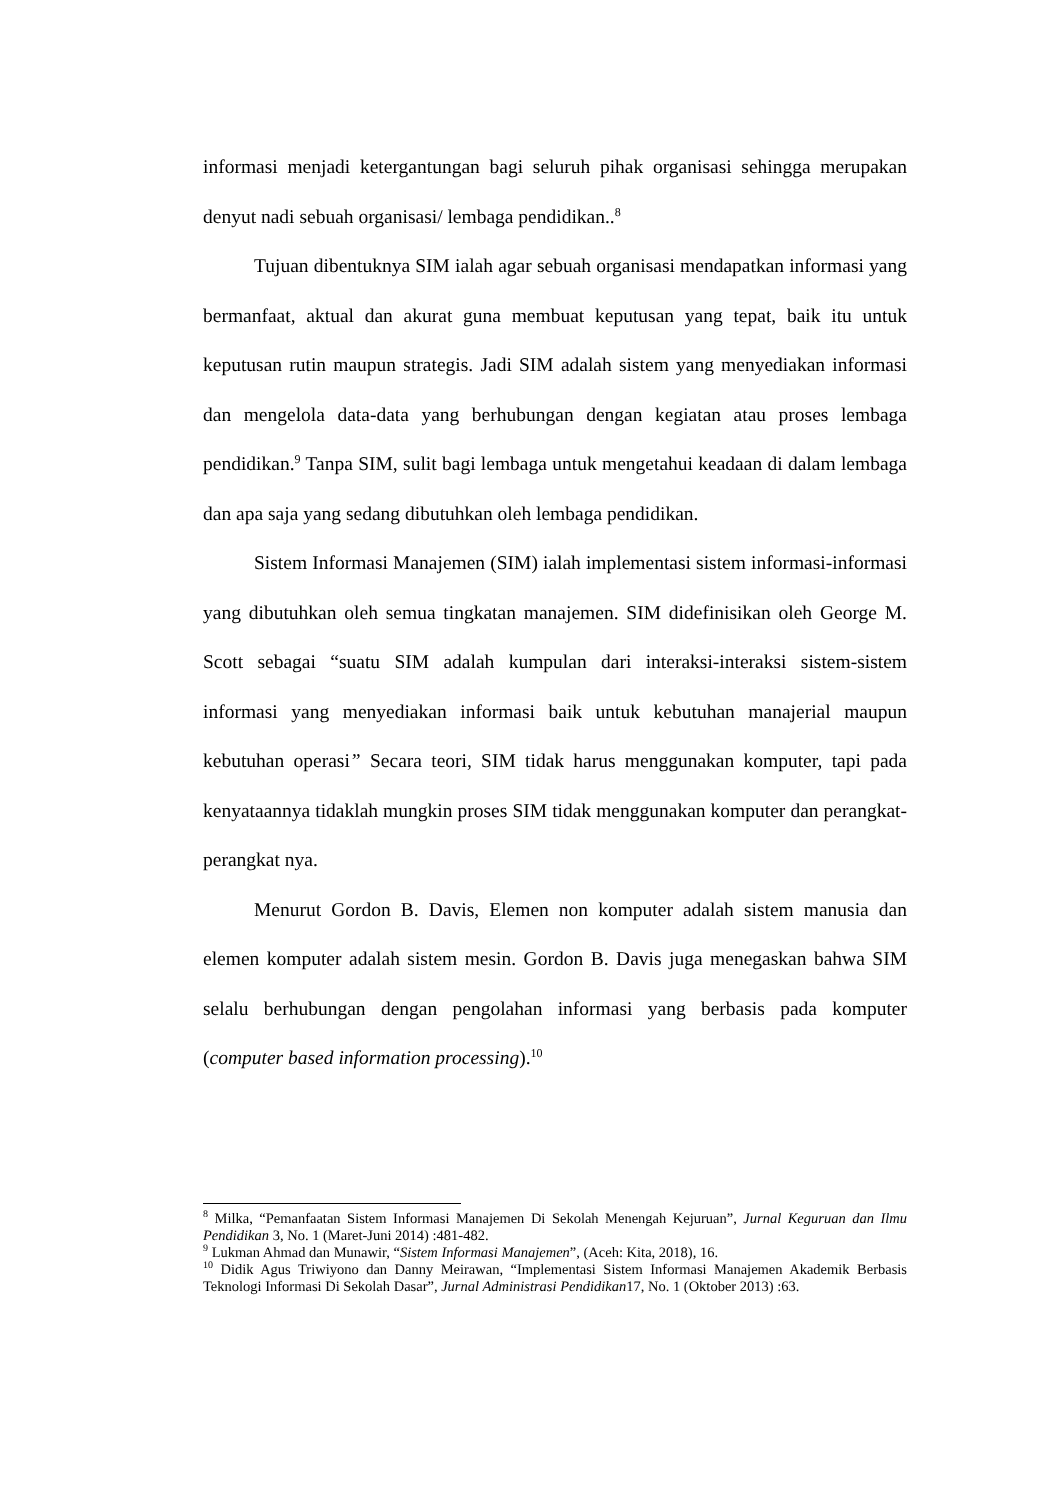informasi menjadi ketergantungan bagi seluruh pihak organisasi sehingga merupakan denyut nadi sebuah organisasi/ lembaga pendidikan..<sup>8</sup>
Tujuan dibentuknya SIM ialah agar sebuah organisasi mendapatkan informasi yang bermanfaat, aktual dan akurat guna membuat keputusan yang tepat, baik itu untuk keputusan rutin maupun strategis. Jadi SIM adalah sistem yang menyediakan informasi dan mengelola data-data yang berhubungan dengan kegiatan atau proses lembaga pendidikan.<sup>9</sup> Tanpa SIM, sulit bagi lembaga untuk mengetahui keadaan di dalam lembaga dan apa saja yang sedang dibutuhkan oleh lembaga pendidikan.
Sistem Informasi Manajemen (SIM) ialah implementasi sistem informasi-informasi yang dibutuhkan oleh semua tingkatan manajemen. SIM didefinisikan oleh George M. Scott sebagai “suatu SIM adalah kumpulan dari interaksi-interaksi sistem-sistem informasi yang menyediakan informasi baik untuk kebutuhan manajerial maupun kebutuhan operasi” Secara teori, SIM tidak harus menggunakan komputer, tapi pada kenyataannya tidaklah mungkin proses SIM tidak menggunakan komputer dan perangkat-perangkat nya.
Menurut Gordon B. Davis, Elemen non komputer adalah sistem manusia dan elemen komputer adalah sistem mesin. Gordon B. Davis juga menegaskan bahwa SIM selalu berhubungan dengan pengolahan informasi yang berbasis pada komputer (computer based information processing).<sup>10</sup>
<sup>8</sup> Milka, “Pemanfaatan Sistem Informasi Manajemen Di Sekolah Menengah Kejuruan”, Jurnal Keguruan dan Ilmu Pendidikan 3, No. 1 (Maret-Juni 2014) :481-482.
<sup>9</sup> Lukman Ahmad dan Munawir, “Sistem Informasi Manajemen”, (Aceh: Kita, 2018), 16.
<sup>10</sup> Didik Agus Triwiyono dan Danny Meirawan, “Implementasi Sistem Informasi Manajemen Akademik Berbasis Teknologi Informasi Di Sekolah Dasar”, Jurnal Administrasi Pendidikan17, No. 1 (Oktober 2013) :63.